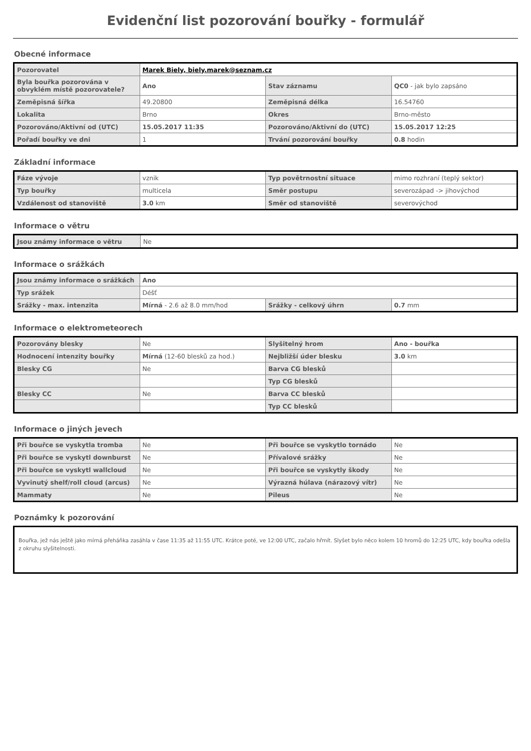Evidenční list pozorování bouřky - formulář
Obecné informace
| Pozorovatel | Marek Biely, biely.marek@seznam.cz | | |
| Byla bouřka pozorována v obvyklém místě pozorovatele? | Ano | Stav záznamu | QC0 - jak bylo zapsáno |
| Zeměpisná šířka | 49.20800 | Zeměpisná délka | 16.54760 |
| Lokalita | Brno | Okres | Brno-město |
| Pozorováno/Aktivní od (UTC) | 15.05.2017 11:35 | Pozorováno/Aktivní do (UTC) | 15.05.2017 12:25 |
| Pořadí bouřky ve dni | 1 | Trvání pozorování bouřky | 0.8 hodin |
Základní informace
| Fáze vývoje | vznik | Typ povětrnostní situace | mimo rozhraní (teplý sektor) |
| Typ bouřky | multicela | Směr postupu | severozápad -> jihovýchod |
| Vzdálenost od stanoviště | 3.0 km | Směr od stanoviště | severovýchod |
Informace o větru
| Jsou známy informace o větru | Ne |
Informace o srážkách
| Jsou známy informace o srážkách | Ano | | |
| Typ srážek | Déšť | | |
| Srážky - max. intenzita | Mírná - 2.6 až 8.0 mm/hod | Srážky - celkový úhrn | 0.7 mm |
Informace o elektrometeorech
| Pozorovány blesky | Ne | Slyšitelný hrom | Ano - bouřka |
| Hodnocení intenzity bouřky | Mírná (12-60 blesků za hod.) | Nejbližší úder blesku | 3.0 km |
| Blesky CG | Ne | Barva CG blesků | |
| | | Typ CG blesků | |
| Blesky CC | Ne | Barva CC blesků | |
| | | Typ CC blesků | |
Informace o jiných jevech
| Při bouřce se vyskytla tromba | Ne | Při bouřce se vyskytlo tornádo | Ne |
| Při bouřce se vyskytl downburst | Ne | Přívalové srážky | Ne |
| Při bouřce se vyskytl wallcloud | Ne | Při bouřce se vyskytly škody | Ne |
| Vyvinutý shelf/roll cloud (arcus) | Ne | Výrazná húlava (nárazový vítr) | Ne |
| Mammaty | Ne | Pileus | Ne |
Poznámky k pozorování
Bouřka, jež nás ještě jako mírná přeháňka zasáhla v čase 11:35 až 11:55 UTC. Krátce poté, ve 12:00 UTC, začalo hřmít. Slyšet bylo něco kolem 10 hromů do 12:25 UTC, kdy bouřka odešla z okruhu slyšitelnosti.